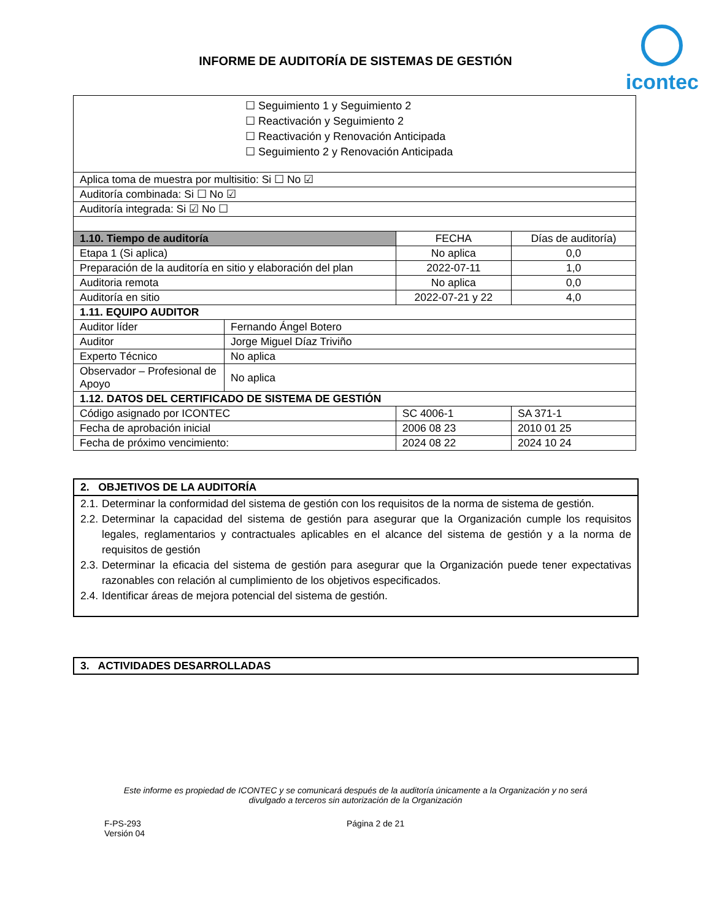INFORME DE AUDITORÍA DE SISTEMAS DE GESTIÓN
icontec
| ☐ Seguimiento 1 y Seguimiento 2 ☐ Reactivación y Seguimiento 2 ☐ Reactivación y Renovación Anticipada ☐ Seguimiento 2 y Renovación Anticipada | | | | |
| Aplica toma de muestra por multisitio: Si ☐ No ☑ | | | | |
| Auditoría combinada: Si ☐ No ☑ | | | | |
| Auditoría integrada: Si ☑ No ☐ | | | | |
| 1.10. Tiempo de auditoría | | | FECHA | Días de auditoría) |
| Etapa 1 (Si aplica) | | | No aplica | 0,0 |
| Preparación de la auditoría en sitio y elaboración del plan | | | 2022-07-11 | 1,0 |
| Auditoria remota | | | No aplica | 0,0 |
| Auditoría en sitio | | | 2022-07-21 y 22 | 4,0 |
| 1.11. EQUIPO AUDITOR | | | | |
| Auditor líder | Fernando Ángel Botero | | | |
| Auditor | Jorge Miguel Díaz Triviño | | | |
| Experto Técnico | No aplica | | | |
| Observador – Profesional de Apoyo | No aplica | | | |
| 1.12. DATOS DEL CERTIFICADO DE SISTEMA DE GESTIÓN | | | | |
| Código asignado por ICONTEC | | SC 4006-1 | | SA 371-1 |
| Fecha de aprobación inicial | | 2006 08 23 | | 2010 01 25 |
| Fecha de próximo vencimiento: | | 2024 08 22 | | 2024 10 24 |
2. OBJETIVOS DE LA AUDITORÍA
2.1. Determinar la conformidad del sistema de gestión con los requisitos de la norma de sistema de gestión.
2.2. Determinar la capacidad del sistema de gestión para asegurar que la Organización cumple los requisitos legales, reglamentarios y contractuales aplicables en el alcance del sistema de gestión y a la norma de requisitos de gestión
2.3. Determinar la eficacia del sistema de gestión para asegurar que la Organización puede tener expectativas razonables con relación al cumplimiento de los objetivos especificados.
2.4. Identificar áreas de mejora potencial del sistema de gestión.
3. ACTIVIDADES DESARROLLADAS
Este informe es propiedad de ICONTEC y se comunicará después de la auditoría únicamente a la Organización y no será divulgado a terceros sin autorización de la Organización
F-PS-293
Versión 04
Página 2 de 21